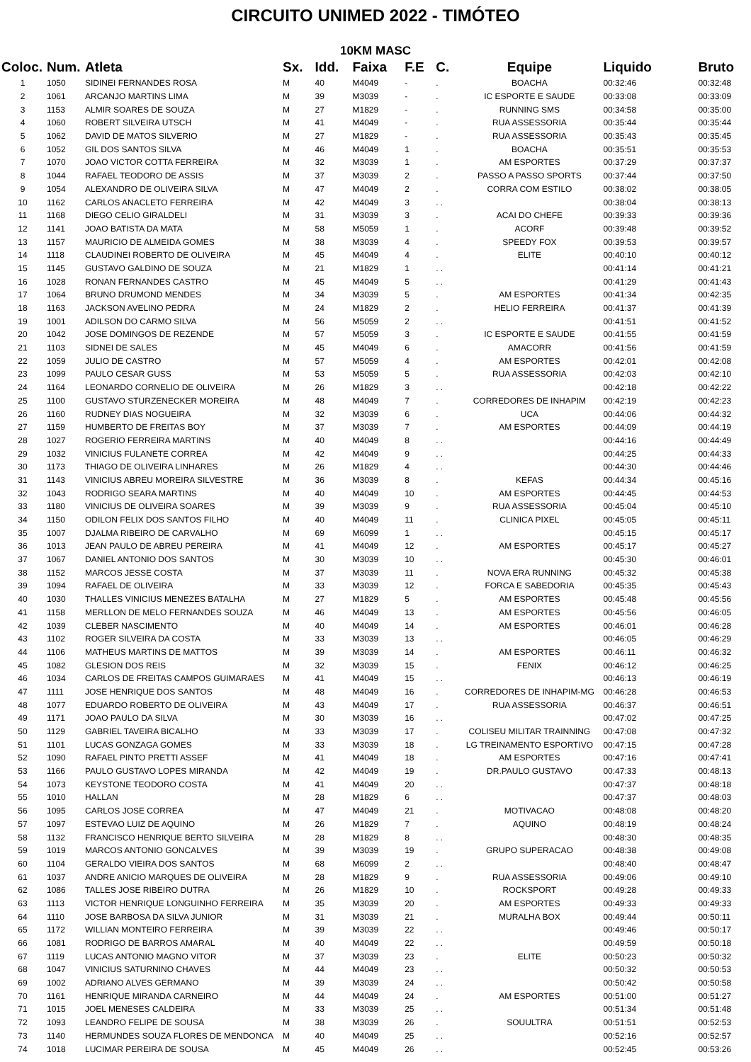CIRCUITO UNIMED 2022 - TIMÓTEO
10KM MASC
| Coloc. | Num. | Atleta | Sx. | Idd. | Faixa | F.E | C. | Equipe | Liquido | Bruto |
| --- | --- | --- | --- | --- | --- | --- | --- | --- | --- | --- |
| 1 | 1050 | SIDINEI FERNANDES ROSA | M | 40 | M4049 | - | . | BOACHA | 00:32:46 | 00:32:48 |
| 2 | 1061 | ARCANJO MARTINS LIMA | M | 39 | M3039 | - | . | IC ESPORTE E SAUDE | 00:33:08 | 00:33:09 |
| 3 | 1153 | ALMIR SOARES DE SOUZA | M | 27 | M1829 | - | . | RUNNING SMS | 00:34:58 | 00:35:00 |
| 4 | 1060 | ROBERT SILVEIRA UTSCH | M | 41 | M4049 | - | . | RUA ASSESSORIA | 00:35:44 | 00:35:44 |
| 5 | 1062 | DAVID DE MATOS SILVERIO | M | 27 | M1829 | - | . | RUA ASSESSORIA | 00:35:43 | 00:35:45 |
| 6 | 1052 | GIL DOS SANTOS SILVA | M | 46 | M4049 | 1 | . | BOACHA | 00:35:51 | 00:35:53 |
| 7 | 1070 | JOAO VICTOR COTTA FERREIRA | M | 32 | M3039 | 1 | . | AM ESPORTES | 00:37:29 | 00:37:37 |
| 8 | 1044 | RAFAEL TEODORO DE ASSIS | M | 37 | M3039 | 2 | . | PASSO A PASSO SPORTS | 00:37:44 | 00:37:50 |
| 9 | 1054 | ALEXANDRO DE OLIVEIRA SILVA | M | 47 | M4049 | 2 | . | CORRA COM ESTILO | 00:38:02 | 00:38:05 |
| 10 | 1162 | CARLOS ANACLETO FERREIRA | M | 42 | M4049 | 3 | . . | | 00:38:04 | 00:38:13 |
| 11 | 1168 | DIEGO CELIO GIRALDELI | M | 31 | M3039 | 3 | . | ACAI DO CHEFE | 00:39:33 | 00:39:36 |
| 12 | 1141 | JOAO BATISTA DA MATA | M | 58 | M5059 | 1 | . | ACORF | 00:39:48 | 00:39:52 |
| 13 | 1157 | MAURICIO DE ALMEIDA GOMES | M | 38 | M3039 | 4 | . | SPEEDY FOX | 00:39:53 | 00:39:57 |
| 14 | 1118 | CLAUDINEI ROBERTO DE OLIVEIRA | M | 45 | M4049 | 4 | . | ELITE | 00:40:10 | 00:40:12 |
| 15 | 1145 | GUSTAVO GALDINO DE SOUZA | M | 21 | M1829 | 1 | . . | | 00:41:14 | 00:41:21 |
| 16 | 1028 | RONAN FERNANDES CASTRO | M | 45 | M4049 | 5 | . . | | 00:41:29 | 00:41:43 |
| 17 | 1064 | BRUNO DRUMOND MENDES | M | 34 | M3039 | 5 | . | AM ESPORTES | 00:41:34 | 00:42:35 |
| 18 | 1163 | JACKSON AVELINO PEDRA | M | 24 | M1829 | 2 | . | HELIO FERREIRA | 00:41:37 | 00:41:39 |
| 19 | 1001 | ADILSON DO CARMO SILVA | M | 56 | M5059 | 2 | . . | | 00:41:51 | 00:41:52 |
| 20 | 1042 | JOSE DOMINGOS DE REZENDE | M | 57 | M5059 | 3 | . | IC ESPORTE E SAUDE | 00:41:55 | 00:41:59 |
| 21 | 1103 | SIDNEI DE SALES | M | 45 | M4049 | 6 | . | AMACORR | 00:41:56 | 00:41:59 |
| 22 | 1059 | JULIO DE CASTRO | M | 57 | M5059 | 4 | . | AM ESPORTES | 00:42:01 | 00:42:08 |
| 23 | 1099 | PAULO CESAR GUSS | M | 53 | M5059 | 5 | . | RUA ASSESSORIA | 00:42:03 | 00:42:10 |
| 24 | 1164 | LEONARDO CORNELIO DE OLIVEIRA | M | 26 | M1829 | 3 | . . | | 00:42:18 | 00:42:22 |
| 25 | 1100 | GUSTAVO STURZENECKER MOREIRA | M | 48 | M4049 | 7 | . | CORREDORES DE INHAPIM | 00:42:19 | 00:42:23 |
| 26 | 1160 | RUDNEY DIAS NOGUEIRA | M | 32 | M3039 | 6 | . | UCA | 00:44:06 | 00:44:32 |
| 27 | 1159 | HUMBERTO DE FREITAS BOY | M | 37 | M3039 | 7 | . | AM ESPORTES | 00:44:09 | 00:44:19 |
| 28 | 1027 | ROGERIO FERREIRA MARTINS | M | 40 | M4049 | 8 | . . | | 00:44:16 | 00:44:49 |
| 29 | 1032 | VINICIUS FULANETE CORREA | M | 42 | M4049 | 9 | . . | | 00:44:25 | 00:44:33 |
| 30 | 1173 | THIAGO DE OLIVEIRA LINHARES | M | 26 | M1829 | 4 | . . | | 00:44:30 | 00:44:46 |
| 31 | 1143 | VINICIUS ABREU MOREIRA SILVESTRE | M | 36 | M3039 | 8 | . | KEFAS | 00:44:34 | 00:45:16 |
| 32 | 1043 | RODRIGO SEARA MARTINS | M | 40 | M4049 | 10 | . | AM ESPORTES | 00:44:45 | 00:44:53 |
| 33 | 1180 | VINICIUS DE OLIVEIRA SOARES | M | 39 | M3039 | 9 | . | RUA ASSESSORIA | 00:45:04 | 00:45:10 |
| 34 | 1150 | ODILON FELIX DOS SANTOS FILHO | M | 40 | M4049 | 11 | . | CLINICA PIXEL | 00:45:05 | 00:45:11 |
| 35 | 1007 | DJALMA RIBEIRO DE CARVALHO | M | 69 | M6099 | 1 | . . | | 00:45:15 | 00:45:17 |
| 36 | 1013 | JEAN PAULO DE ABREU PEREIRA | M | 41 | M4049 | 12 | . | AM ESPORTES | 00:45:17 | 00:45:27 |
| 37 | 1067 | DANIEL ANTONIO DOS SANTOS | M | 30 | M3039 | 10 | . . | | 00:45:30 | 00:46:01 |
| 38 | 1152 | MARCOS JESSE COSTA | M | 37 | M3039 | 11 | . | NOVA ERA RUNNING | 00:45:32 | 00:45:38 |
| 39 | 1094 | RAFAEL DE OLIVEIRA | M | 33 | M3039 | 12 | . | FORCA E SABEDORIA | 00:45:35 | 00:45:43 |
| 40 | 1030 | THALLES VINICIUS MENEZES BATALHA | M | 27 | M1829 | 5 | . | AM ESPORTES | 00:45:48 | 00:45:56 |
| 41 | 1158 | MERLLON DE MELO FERNANDES SOUZA | M | 46 | M4049 | 13 | . | AM ESPORTES | 00:45:56 | 00:46:05 |
| 42 | 1039 | CLEBER NASCIMENTO | M | 40 | M4049 | 14 | . | AM ESPORTES | 00:46:01 | 00:46:28 |
| 43 | 1102 | ROGER SILVEIRA DA COSTA | M | 33 | M3039 | 13 | . . | | 00:46:05 | 00:46:29 |
| 44 | 1106 | MATHEUS MARTINS DE MATTOS | M | 39 | M3039 | 14 | . | AM ESPORTES | 00:46:11 | 00:46:32 |
| 45 | 1082 | GLESION DOS REIS | M | 32 | M3039 | 15 | . | FENIX | 00:46:12 | 00:46:25 |
| 46 | 1034 | CARLOS DE FREITAS CAMPOS GUIMARAES | M | 41 | M4049 | 15 | . . | | 00:46:13 | 00:46:19 |
| 47 | 1111 | JOSE HENRIQUE DOS SANTOS | M | 48 | M4049 | 16 | . | CORREDORES DE INHAPIM-MG | 00:46:28 | 00:46:53 |
| 48 | 1077 | EDUARDO ROBERTO DE OLIVEIRA | M | 43 | M4049 | 17 | . | RUA ASSESSORIA | 00:46:37 | 00:46:51 |
| 49 | 1171 | JOAO PAULO DA SILVA | M | 30 | M3039 | 16 | . . | | 00:47:02 | 00:47:25 |
| 50 | 1129 | GABRIEL TAVEIRA BICALHO | M | 33 | M3039 | 17 | . | COLISEU MILITAR TRAINNING | 00:47:08 | 00:47:32 |
| 51 | 1101 | LUCAS GONZAGA GOMES | M | 33 | M3039 | 18 | . | LG TREINAMENTO ESPORTIVO | 00:47:15 | 00:47:28 |
| 52 | 1090 | RAFAEL PINTO PRETTI ASSEF | M | 41 | M4049 | 18 | . | AM ESPORTES | 00:47:16 | 00:47:41 |
| 53 | 1166 | PAULO GUSTAVO LOPES MIRANDA | M | 42 | M4049 | 19 | . | DR.PAULO GUSTAVO | 00:47:33 | 00:48:13 |
| 54 | 1073 | KEYSTONE TEODORO COSTA | M | 41 | M4049 | 20 | . . | | 00:47:37 | 00:48:18 |
| 55 | 1010 | HALLAN | M | 28 | M1829 | 6 | . . | | 00:47:37 | 00:48:03 |
| 56 | 1095 | CARLOS JOSE CORREA | M | 47 | M4049 | 21 | . | MOTIVACAO | 00:48:08 | 00:48:20 |
| 57 | 1097 | ESTEVAO LUIZ DE AQUINO | M | 26 | M1829 | 7 | . | AQUINO | 00:48:19 | 00:48:24 |
| 58 | 1132 | FRANCISCO HENRIQUE BERTO SILVEIRA | M | 28 | M1829 | 8 | . . | | 00:48:30 | 00:48:35 |
| 59 | 1019 | MARCOS ANTONIO GONCALVES | M | 39 | M3039 | 19 | . | GRUPO SUPERACAO | 00:48:38 | 00:49:08 |
| 60 | 1104 | GERALDO VIEIRA DOS SANTOS | M | 68 | M6099 | 2 | . . | | 00:48:40 | 00:48:47 |
| 61 | 1037 | ANDRE ANICIO MARQUES DE OLIVEIRA | M | 28 | M1829 | 9 | . | RUA ASSESSORIA | 00:49:06 | 00:49:10 |
| 62 | 1086 | TALLES JOSE RIBEIRO DUTRA | M | 26 | M1829 | 10 | . | ROCKSPORT | 00:49:28 | 00:49:33 |
| 63 | 1113 | VICTOR HENRIQUE LONGUINHO FERREIRA | M | 35 | M3039 | 20 | . | AM ESPORTES | 00:49:33 | 00:49:33 |
| 64 | 1110 | JOSE BARBOSA DA SILVA JUNIOR | M | 31 | M3039 | 21 | . | MURALHA BOX | 00:49:44 | 00:50:11 |
| 65 | 1172 | WILLIAN MONTEIRO FERREIRA | M | 39 | M3039 | 22 | . . | | 00:49:46 | 00:50:17 |
| 66 | 1081 | RODRIGO DE BARROS AMARAL | M | 40 | M4049 | 22 | . . | | 00:49:59 | 00:50:18 |
| 67 | 1119 | LUCAS ANTONIO MAGNO VITOR | M | 37 | M3039 | 23 | . | ELITE | 00:50:23 | 00:50:32 |
| 68 | 1047 | VINICIUS SATURNINO CHAVES | M | 44 | M4049 | 23 | . . | | 00:50:32 | 00:50:53 |
| 69 | 1002 | ADRIANO ALVES GERMANO | M | 39 | M3039 | 24 | . . | | 00:50:42 | 00:50:58 |
| 70 | 1161 | HENRIQUE MIRANDA CARNEIRO | M | 44 | M4049 | 24 | . | AM ESPORTES | 00:51:00 | 00:51:27 |
| 71 | 1015 | JOEL MENESES CALDEIRA | M | 33 | M3039 | 25 | . . | | 00:51:34 | 00:51:48 |
| 72 | 1093 | LEANDRO FELIPE DE SOUSA | M | 38 | M3039 | 26 | . | SOUULTRA | 00:51:51 | 00:52:53 |
| 73 | 1140 | HERMUNDES SOUZA FLORES DE MENDONCA | M | 40 | M4049 | 25 | . . | | 00:52:16 | 00:52:57 |
| 74 | 1018 | LUCIMAR PEREIRA DE SOUSA | M | 45 | M4049 | 26 | . . | | 00:52:45 | 00:53:26 |